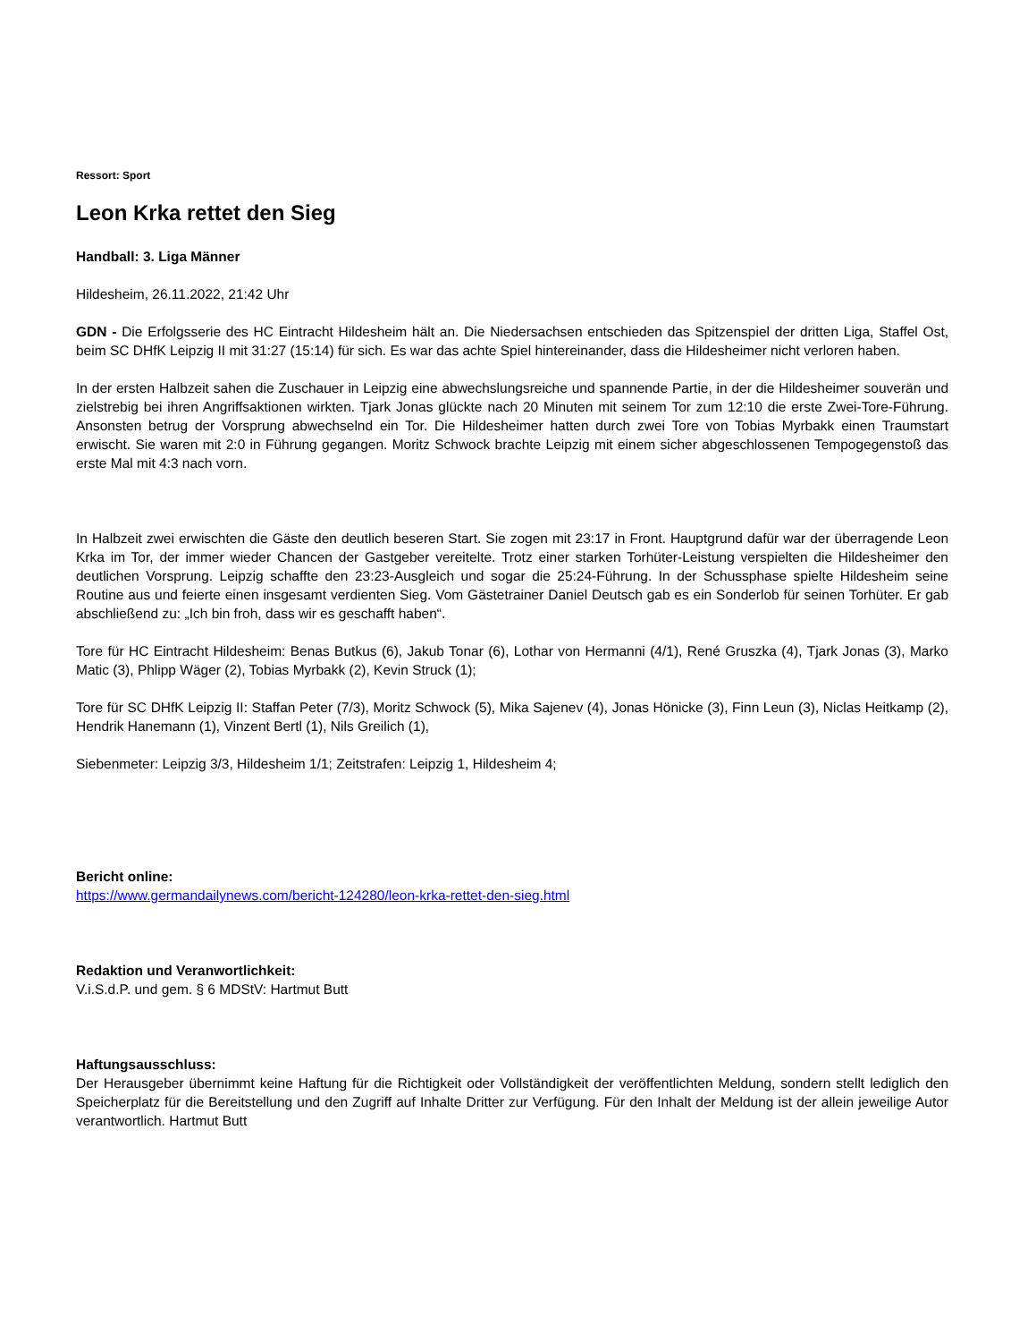Ressort: Sport
Leon Krka rettet den Sieg
Handball: 3. Liga Männer
Hildesheim, 26.11.2022, 21:42 Uhr
GDN - Die Erfolgsserie des HC Eintracht Hildesheim hält an. Die Niedersachsen entschieden das Spitzenspiel der dritten Liga, Staffel Ost, beim SC DHfK Leipzig II mit 31:27 (15:14) für sich. Es war das achte Spiel hintereinander, dass die Hildesheimer nicht verloren haben.
In der ersten Halbzeit sahen die Zuschauer in Leipzig eine abwechslungsreiche und spannende Partie, in der die Hildesheimer souverän und zielstrebig bei ihren Angriffsaktionen wirkten. Tjark Jonas glückte nach 20 Minuten mit seinem Tor zum 12:10 die erste Zwei-Tore-Führung. Ansonsten betrug der Vorsprung abwechselnd ein Tor. Die Hildesheimer hatten durch zwei Tore von Tobias Myrbakk einen Traumstart erwischt. Sie waren mit 2:0 in Führung gegangen. Moritz Schwock brachte Leipzig mit einem sicher abgeschlossenen Tempogegenstoß das erste Mal mit 4:3 nach vorn.
In Halbzeit zwei erwischten die Gäste den deutlich beseren Start. Sie zogen mit 23:17 in Front. Hauptgrund dafür war der überragende Leon Krka im Tor, der immer wieder Chancen der Gastgeber vereitelte. Trotz einer starken Torhüter-Leistung verspielten die Hildesheimer den deutlichen Vorsprung. Leipzig schaffte den 23:23-Ausgleich und sogar die 25:24-Führung. In der Schussphase spielte Hildesheim seine Routine aus und feierte einen insgesamt verdienten Sieg. Vom Gästetrainer Daniel Deutsch gab es ein Sonderlob für seinen Torhüter. Er gab abschließend zu: „Ich bin froh, dass wir es geschafft haben“.
Tore für HC Eintracht Hildesheim: Benas Butkus (6), Jakub Tonar (6), Lothar von Hermanni (4/1), René Gruszka (4), Tjark Jonas (3), Marko Matic (3), Phlipp Wäger (2), Tobias Myrbakk (2), Kevin Struck (1);
Tore für SC DHfK Leipzig II: Staffan Peter (7/3), Moritz Schwock (5), Mika Sajenev (4), Jonas Hönicke (3), Finn Leun (3), Niclas Heitkamp (2), Hendrik Hanemann (1), Vinzent Bertl (1), Nils Greilich (1),
Siebenmeter: Leipzig 3/3, Hildesheim 1/1; Zeitstrafen: Leipzig 1, Hildesheim 4;
Bericht online:
https://www.germandailynews.com/bericht-124280/leon-krka-rettet-den-sieg.html
Redaktion und Veranwortlichkeit:
V.i.S.d.P. und gem. § 6 MDStV: Hartmut Butt
Haftungsausschluss:
Der Herausgeber übernimmt keine Haftung für die Richtigkeit oder Vollständigkeit der veröffentlichten Meldung, sondern stellt lediglich den Speicherplatz für die Bereitstellung und den Zugriff auf Inhalte Dritter zur Verfügung. Für den Inhalt der Meldung ist der allein jeweilige Autor verantwortlich. Hartmut Butt